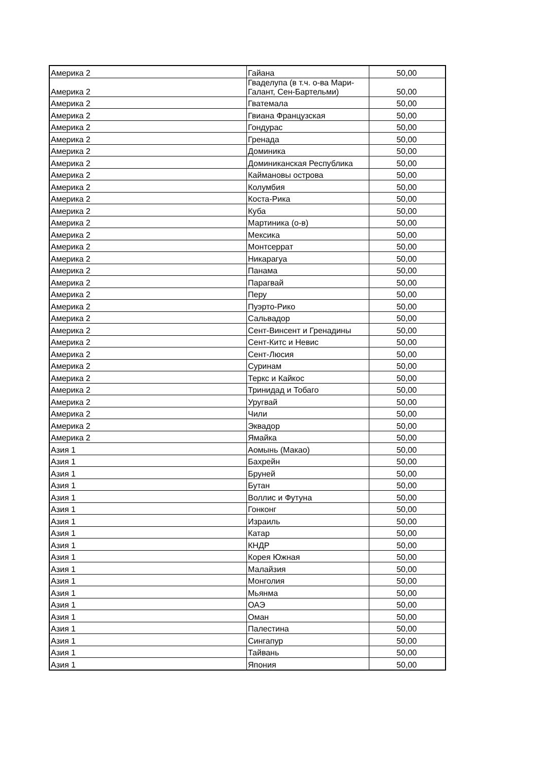| Америка 2 | Гайана | 50,00 |
| Америка 2 | Гваделупа (в т.ч. о-ва Мари-Галант, Сен-Бартельми) | 50,00 |
| Америка 2 | Гватемала | 50,00 |
| Америка 2 | Гвиана Французская | 50,00 |
| Америка 2 | Гондурас | 50,00 |
| Америка 2 | Гренада | 50,00 |
| Америка 2 | Доминика | 50,00 |
| Америка 2 | Доминиканская Республика | 50,00 |
| Америка 2 | Каймановы острова | 50,00 |
| Америка 2 | Колумбия | 50,00 |
| Америка 2 | Коста-Рика | 50,00 |
| Америка 2 | Куба | 50,00 |
| Америка 2 | Мартиника (о-в) | 50,00 |
| Америка 2 | Мексика | 50,00 |
| Америка 2 | Монтсеррат | 50,00 |
| Америка 2 | Никарагуа | 50,00 |
| Америка 2 | Панама | 50,00 |
| Америка 2 | Парагвай | 50,00 |
| Америка 2 | Перу | 50,00 |
| Америка 2 | Пуэрто-Рико | 50,00 |
| Америка 2 | Сальвадор | 50,00 |
| Америка 2 | Сент-Винсент и Гренадины | 50,00 |
| Америка 2 | Сент-Китс и Невис | 50,00 |
| Америка 2 | Сент-Люсия | 50,00 |
| Америка 2 | Суринам | 50,00 |
| Америка 2 | Теркс и Кайкос | 50,00 |
| Америка 2 | Тринидад и Тобаго | 50,00 |
| Америка 2 | Уругвай | 50,00 |
| Америка 2 | Чили | 50,00 |
| Америка 2 | Эквадор | 50,00 |
| Америка 2 | Ямайка | 50,00 |
| Азия 1 | Аомынь (Макао) | 50,00 |
| Азия 1 | Бахрейн | 50,00 |
| Азия 1 | Бруней | 50,00 |
| Азия 1 | Бутан | 50,00 |
| Азия 1 | Воллис и Футуна | 50,00 |
| Азия 1 | Гонконг | 50,00 |
| Азия 1 | Израиль | 50,00 |
| Азия 1 | Катар | 50,00 |
| Азия 1 | КНДР | 50,00 |
| Азия 1 | Корея Южная | 50,00 |
| Азия 1 | Малайзия | 50,00 |
| Азия 1 | Монголия | 50,00 |
| Азия 1 | Мьянма | 50,00 |
| Азия 1 | ОАЭ | 50,00 |
| Азия 1 | Оман | 50,00 |
| Азия 1 | Палестина | 50,00 |
| Азия 1 | Сингапур | 50,00 |
| Азия 1 | Тайвань | 50,00 |
| Азия 1 | Япония | 50,00 |